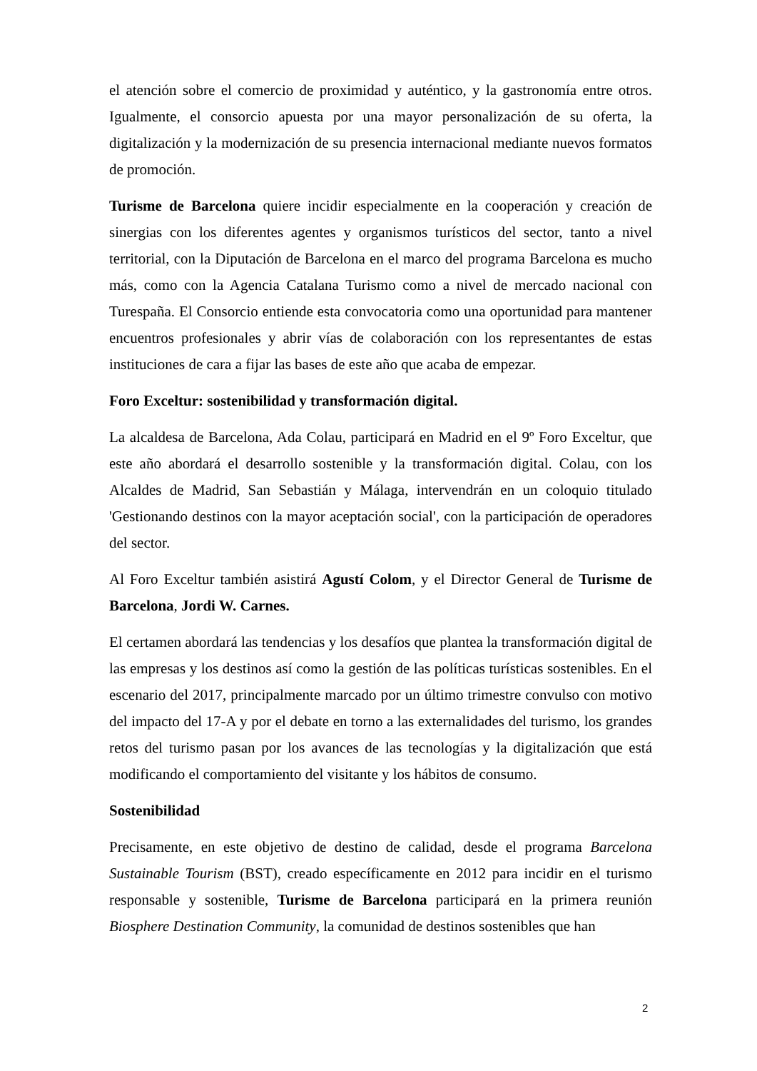el atención sobre el comercio de proximidad y auténtico, y la gastronomía entre otros. Igualmente, el consorcio apuesta por una mayor personalización de su oferta, la digitalización y la modernización de su presencia internacional mediante nuevos formatos de promoción.
Turisme de Barcelona quiere incidir especialmente en la cooperación y creación de sinergias con los diferentes agentes y organismos turísticos del sector, tanto a nivel territorial, con la Diputación de Barcelona en el marco del programa Barcelona es mucho más, como con la Agencia Catalana Turismo como a nivel de mercado nacional con Turespaña. El Consorcio entiende esta convocatoria como una oportunidad para mantener encuentros profesionales y abrir vías de colaboración con los representantes de estas instituciones de cara a fijar las bases de este año que acaba de empezar.
Foro Exceltur: sostenibilidad y transformación digital.
La alcaldesa de Barcelona, Ada Colau, participará en Madrid en el 9º Foro Exceltur, que este año abordará el desarrollo sostenible y la transformación digital. Colau, con los Alcaldes de Madrid, San Sebastián y Málaga, intervendrán en un coloquio titulado 'Gestionando destinos con la mayor aceptación social', con la participación de operadores del sector.
Al Foro Exceltur también asistirá Agustí Colom, y el Director General de Turisme de Barcelona, Jordi W. Carnes.
El certamen abordará las tendencias y los desafíos que plantea la transformación digital de las empresas y los destinos así como la gestión de las políticas turísticas sostenibles. En el escenario del 2017, principalmente marcado por un último trimestre convulso con motivo del impacto del 17-A y por el debate en torno a las externalidades del turismo, los grandes retos del turismo pasan por los avances de las tecnologías y la digitalización que está modificando el comportamiento del visitante y los hábitos de consumo.
Sostenibilidad
Precisamente, en este objetivo de destino de calidad, desde el programa Barcelona Sustainable Tourism (BST), creado específicamente en 2012 para incidir en el turismo responsable y sostenible, Turisme de Barcelona participará en la primera reunión Biosphere Destination Community, la comunidad de destinos sostenibles que han
2